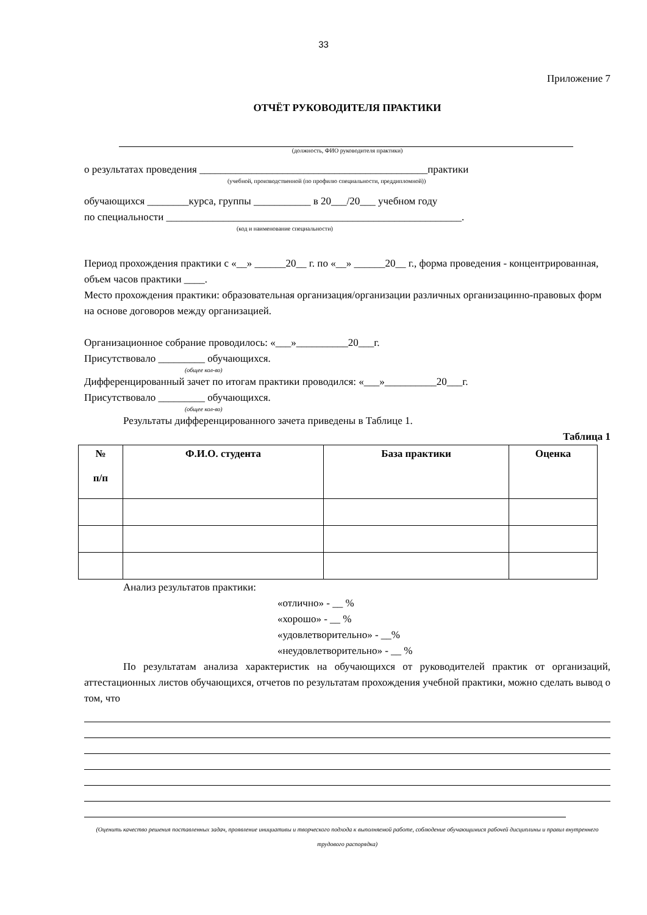33
Приложение 7
ОТЧЁТ РУКОВОДИТЕЛЯ ПРАКТИКИ
(должность, ФИО руководителя практики)
о результатах проведения ____________________________________________практики
(учебной, производственной (по профилю специальности, преддипломной))
обучающихся ________курса, группы ___________ в 20___/20___ учебном году
по специальности _________________________________________________________.
(код и наименование специальности)
Период прохождения практики с «__» ______20__ г. по «__» ______20__ г., форма проведения - концентрированная, объем часов практики ____.
Место прохождения практики: образовательная организация/организации различных организацинно-правовых форм на основе договоров между организацией.
Организационное собрание проводилось: «___»__________20___г.
Присутствовало _________ обучающихся.
(общее кол-во)
Дифференцированный зачет по итогам практики проводился: «___»__________20___г.
Присутствовало _________ обучающихся.
(общее кол-во)
Результаты дифференцированного зачета приведены в Таблице 1.
Таблица 1
| № п/п | Ф.И.О. студента | База практики | Оценка |
| --- | --- | --- | --- |
Анализ результатов практики:
«отлично» - __ %
«хорошо» - __ %
«удовлетворительно» - __%
«неудовлетворительно» - __ %
По результатам анализа характеристик на обучающихся от руководителей практик от организаций, аттестационных листов обучающихся, отчетов по результатам прохождения учебной практики, можно сделать вывод о том, что
(Оценить качество решения поставленных задач, проявление инициативы и творческого подхода к выполняемой работе, соблюдение обучающимися рабочей дисциплины и правил внутреннего трудового распорядка)